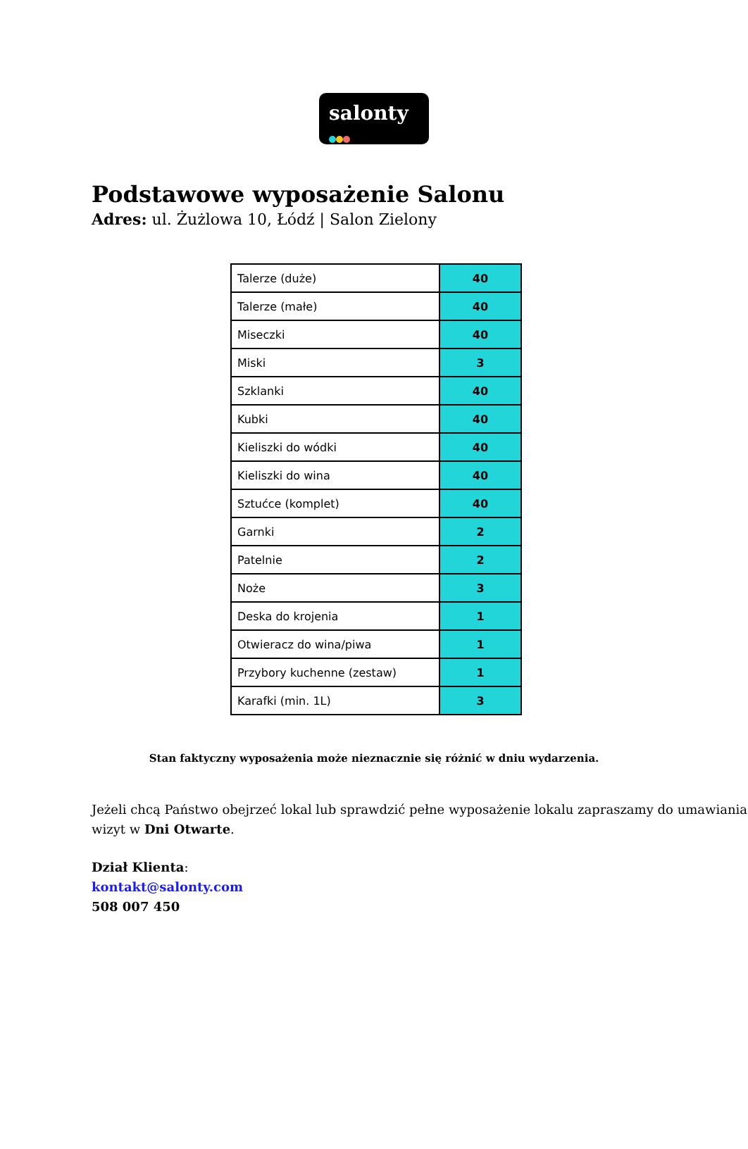salonty
Podstawowe wyposażenie Salonu
Adres: ul. Żużlowa 10, Łódź | Salon Zielony
| Talerze (duże) | 40 |
| Talerze (małe) | 40 |
| Miseczki | 40 |
| Miski | 3 |
| Szklanki | 40 |
| Kubki | 40 |
| Kieliszki do wódki | 40 |
| Kieliszki do wina | 40 |
| Sztućce (komplet) | 40 |
| Garnki | 2 |
| Patelnie | 2 |
| Noże | 3 |
| Deska do krojenia | 1 |
| Otwieracz do wina/piwa | 1 |
| Przybory kuchenne (zestaw) | 1 |
| Karafki (min. 1L) | 3 |
Stan faktyczny wyposażenia może nieznacznie się różnić w dniu wydarzenia.
Jeżeli chcą Państwo obejrzeć lokal lub sprawdzić pełne wyposażenie lokalu zapraszamy do umawiania wizyt w Dni Otwarte.
Dział Klienta:
kontakt@salonty.com
508 007 450